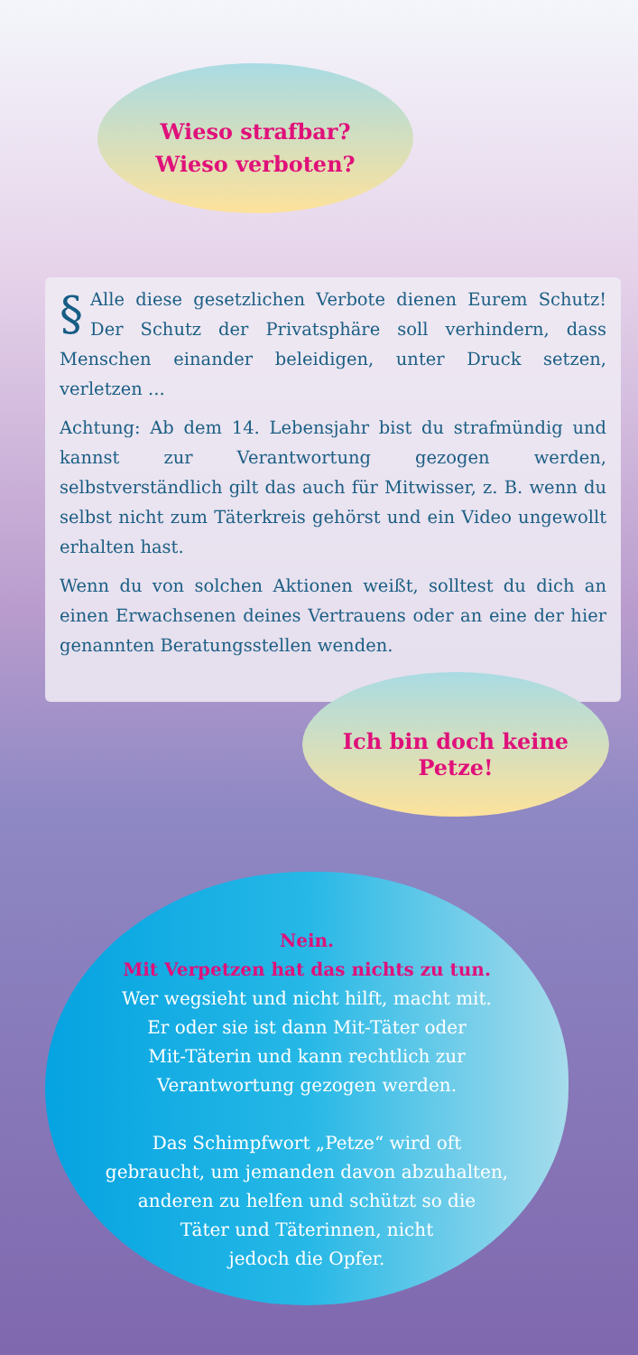Wieso strafbar?
Wieso verboten?
§ Alle diese gesetzlichen Verbote dienen Eurem Schutz! Der Schutz der Privatsphäre soll verhindern, dass Menschen einander beleidigen, unter Druck setzen, verletzen ...
Achtung: Ab dem 14. Lebensjahr bist du strafmündig und kannst zur Verantwortung gezogen werden, selbstverständlich gilt das auch für Mitwisser, z. B. wenn du selbst nicht zum Täterkreis gehörst und ein Video ungewollt erhalten hast.
Wenn du von solchen Aktionen weißt, solltest du dich an einen Erwachsenen deines Vertrauens oder an eine der hier genannten Beratungsstellen wenden.
Ich bin doch keine Petze!
Nein.
Mit Verpetzen hat das nichts zu tun.
Wer wegsieht und nicht hilft, macht mit.
Er oder sie ist dann Mit-Täter oder
Mit-Täterin und kann rechtlich zur
Verantwortung gezogen werden.
Das Schimpfwort „Petze“ wird oft
gebraucht, um jemanden davon abzuhalten,
anderen zu helfen und schützt so die
Täter und Täterinnen, nicht
jedoch die Opfer.